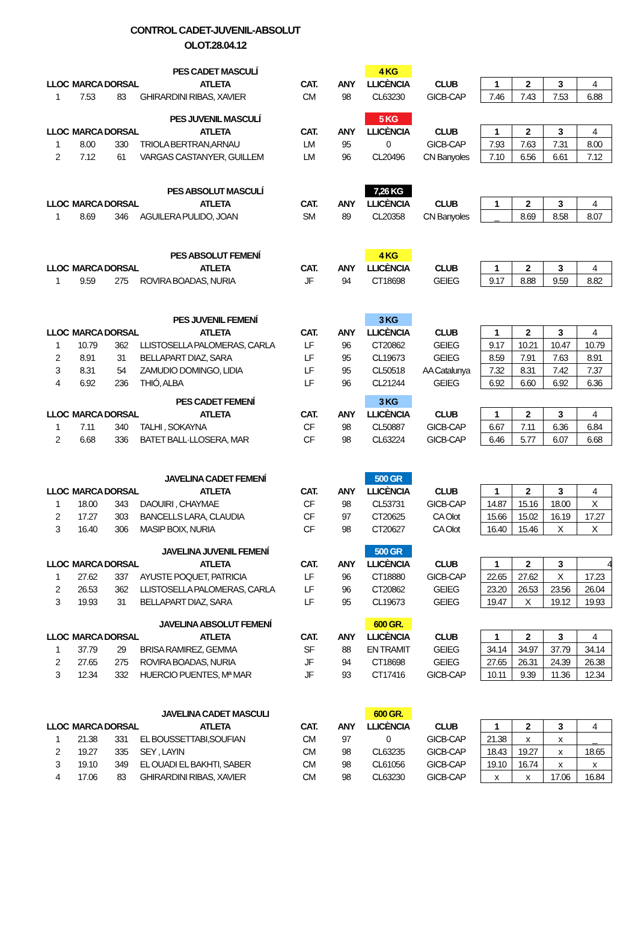CONTROL CADET-JUVENIL-ABSOLUT
OLOT.28.04.12
| | | | PES CADET MASCULÍ | | | 4 KG | | | | | |
| LLOC | MARCA | DORSAL | ATLETA | CAT. | ANY | LLICÈNCIA | CLUB | 1 | 2 | 3 | 4 |
| 1 | 7.53 | 83 | GHIRARDINI RIBAS, XAVIER | CM | 98 | CL63230 | GICB-CAP | 7.46 | 7.43 | 7.53 | 6.88 |
| | | | PES JUVENIL MASCULÍ | | | 5 KG | | | | | |
| LLOC | MARCA | DORSAL | ATLETA | CAT. | ANY | LLICÈNCIA | CLUB | 1 | 2 | 3 | 4 |
| 1 | 8.00 | 330 | TRIOLA BERTRAN,ARNAU | LM | 95 | 0 | GICB-CAP | 7.93 | 7.63 | 7.31 | 8.00 |
| 2 | 7.12 | 61 | VARGAS CASTANYER, GUILLEM | LM | 96 | CL20496 | CN Banyoles | 7.10 | 6.56 | 6.61 | 7.12 |
| | | | PES ABSOLUT MASCULÍ | | | 7,26 KG | | | | | |
| LLOC | MARCA | DORSAL | ATLETA | CAT. | ANY | LLICÈNCIA | CLUB | 1 | 2 | 3 | 4 |
| 1 | 8.69 | 346 | AGUILERA PULIDO, JOAN | SM | 89 | CL20358 | CN Banyoles | _ | 8.69 | 8.58 | 8.07 |
| | | | PES ABSOLUT FEMENÍ | | | 4 KG | | | | | |
| LLOC | MARCA | DORSAL | ATLETA | CAT. | ANY | LLICÈNCIA | CLUB | 1 | 2 | 3 | 4 |
| 1 | 9.59 | 275 | ROVIRA BOADAS, NURIA | JF | 94 | CT18698 | GEIEG | 9.17 | 8.88 | 9.59 | 8.82 |
| | | | PES JUVENIL FEMENÍ | | | 3 KG | | | | | |
| LLOC | MARCA | DORSAL | ATLETA | CAT. | ANY | LLICÈNCIA | CLUB | 1 | 2 | 3 | 4 |
| 1 | 10.79 | 362 | LLISTOSELLA PALOMERAS, CARLA | LF | 96 | CT20862 | GEIEG | 9.17 | 10.21 | 10.47 | 10.79 |
| 2 | 8.91 | 31 | BELLAPART DIAZ, SARA | LF | 95 | CL19673 | GEIEG | 8.59 | 7.91 | 7.63 | 8.91 |
| 3 | 8.31 | 54 | ZAMUDIO DOMINGO, LIDIA | LF | 95 | CL50518 | AA Catalunya | 7.32 | 8.31 | 7.42 | 7.37 |
| 4 | 6.92 | 236 | THIÓ, ALBA | LF | 96 | CL21244 | GEIEG | 6.92 | 6.60 | 6.92 | 6.36 |
| | | | PES CADET FEMENÍ | | | 3 KG | | | | | |
| LLOC | MARCA | DORSAL | ATLETA | CAT. | ANY | LLICÈNCIA | CLUB | 1 | 2 | 3 | 4 |
| 1 | 7.11 | 340 | TALHI , SOKAYNA | CF | 98 | CL50887 | GICB-CAP | 6.67 | 7.11 | 6.36 | 6.84 |
| 2 | 6.68 | 336 | BATET BALL·LLOSERA, MAR | CF | 98 | CL63224 | GICB-CAP | 6.46 | 5.77 | 6.07 | 6.68 |
| | | | JAVELINA CADET FEMENÍ | | | 500 GR | | | | | |
| LLOC | MARCA | DORSAL | ATLETA | CAT. | ANY | LLICÈNCIA | CLUB | 1 | 2 | 3 | 4 |
| 1 | 18.00 | 343 | DAOUIRI , CHAYMAE | CF | 98 | CL53731 | GICB-CAP | 14.87 | 15.16 | 18.00 | X |
| 2 | 17.27 | 303 | BANCELLS LARA, CLAUDIA | CF | 97 | CT20625 | CA Olot | 15.66 | 15.02 | 16.19 | 17.27 |
| 3 | 16.40 | 306 | MASIP BOIX, NURIA | CF | 98 | CT20627 | CA Olot | 16.40 | 15.46 | X | X |
| | | | JAVELINA JUVENIL FEMENÍ | | | 500 GR | | | | | |
| LLOC | MARCA | DORSAL | ATLETA | CAT. | ANY | LLICÈNCIA | CLUB | 1 | 2 | 3 | 4 |
| 1 | 27.62 | 337 | AYUSTE POQUET, PATRICIA | LF | 96 | CT18880 | GICB-CAP | 22.65 | 27.62 | X | 17.23 |
| 2 | 26.53 | 362 | LLISTOSELLA PALOMERAS, CARLA | LF | 96 | CT20862 | GEIEG | 23.20 | 26.53 | 23.56 | 26.04 |
| 3 | 19.93 | 31 | BELLAPART DIAZ, SARA | LF | 95 | CL19673 | GEIEG | 19.47 | X | 19.12 | 19.93 |
| | | | JAVELINA ABSOLUT FEMENÍ | | | 600 GR. | | | | | |
| LLOC | MARCA | DORSAL | ATLETA | CAT. | ANY | LLICÈNCIA | CLUB | 1 | 2 | 3 | 4 |
| 1 | 37.79 | 29 | BRISA RAMIREZ, GEMMA | SF | 88 | EN TRAMIT | GEIEG | 34.14 | 34.97 | 37.79 | 34.14 |
| 2 | 27.65 | 275 | ROVIRA BOADAS, NURIA | JF | 94 | CT18698 | GEIEG | 27.65 | 26.31 | 24.39 | 26.38 |
| 3 | 12.34 | 332 | HUERCIO PUENTES, Mª MAR | JF | 93 | CT17416 | GICB-CAP | 10.11 | 9.39 | 11.36 | 12.34 |
| | | | JAVELINA CADET MASCULI | | | 600 GR. | | | | | |
| LLOC | MARCA | DORSAL | ATLETA | CAT. | ANY | LLICÈNCIA | CLUB | 1 | 2 | 3 | 4 |
| 1 | 21.38 | 331 | EL BOUSSETTABI,SOUFIAN | CM | 97 | 0 | GICB-CAP | 21.38 | x | x | _ |
| 2 | 19.27 | 335 | SEY , LAYIN | CM | 98 | CL63235 | GICB-CAP | 18.43 | 19.27 | x | 18.65 |
| 3 | 19.10 | 349 | EL OUADI EL BAKHTI, SABER | CM | 98 | CL61056 | GICB-CAP | 19.10 | 16.74 | x | x |
| 4 | 17.06 | 83 | GHIRARDINI RIBAS, XAVIER | CM | 98 | CL63230 | GICB-CAP | x | x | 17.06 | 16.84 |